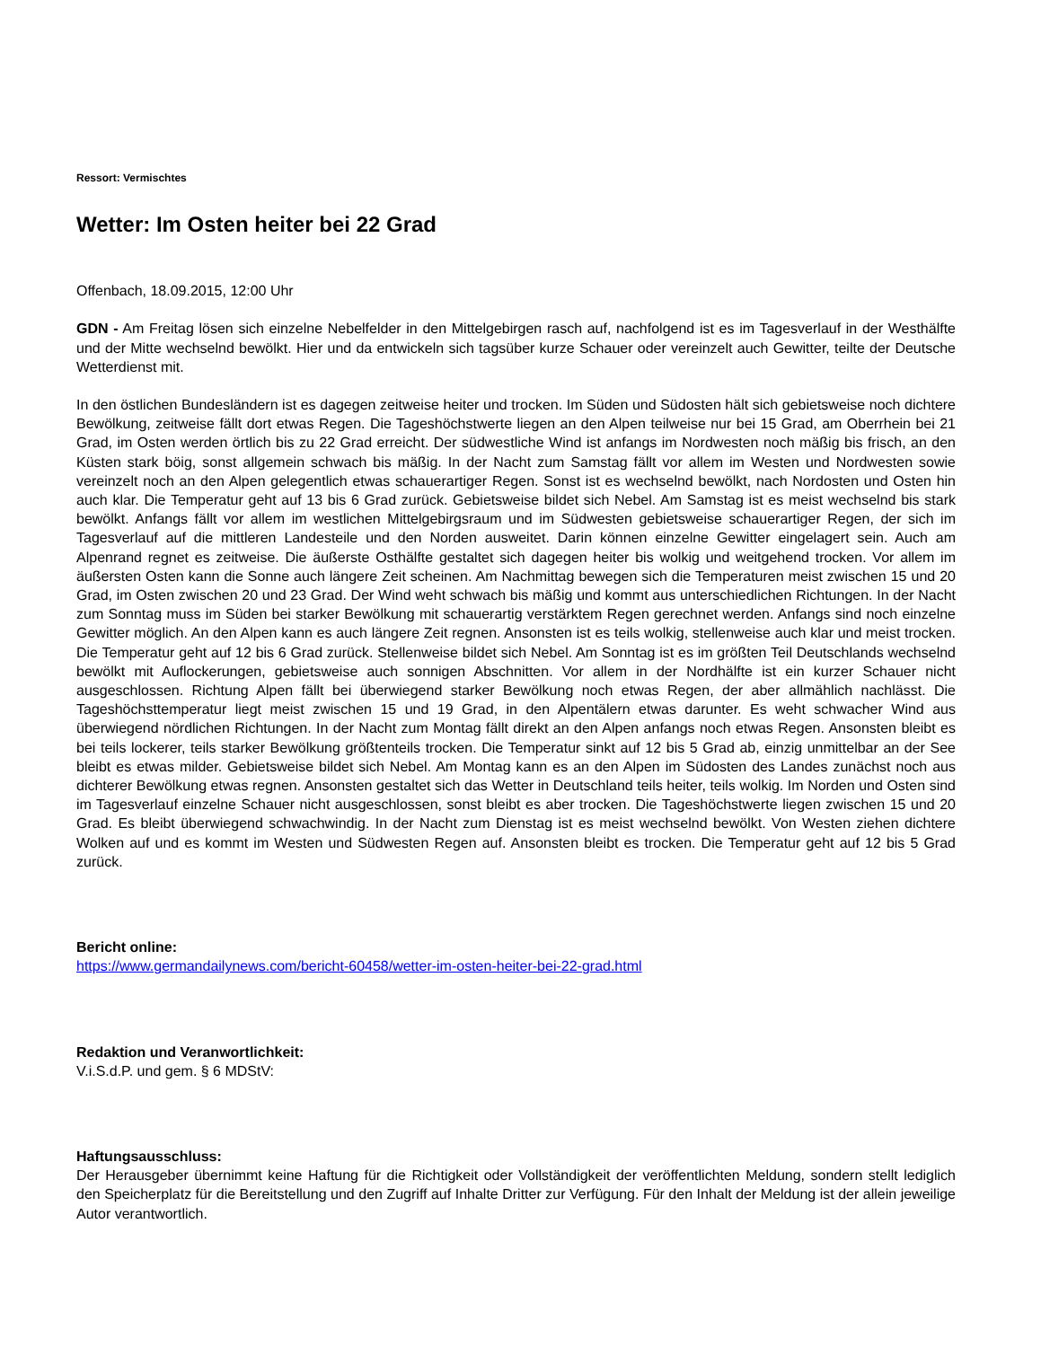Ressort: Vermischtes
Wetter: Im Osten heiter bei 22 Grad
Offenbach, 18.09.2015, 12:00 Uhr
GDN - Am Freitag lösen sich einzelne Nebelfelder in den Mittelgebirgen rasch auf, nachfolgend ist es im Tagesverlauf in der Westhälfte und der Mitte wechselnd bewölkt. Hier und da entwickeln sich tagsüber kurze Schauer oder vereinzelt auch Gewitter, teilte der Deutsche Wetterdienst mit.
In den östlichen Bundesländern ist es dagegen zeitweise heiter und trocken. Im Süden und Südosten hält sich gebietsweise noch dichtere Bewölkung, zeitweise fällt dort etwas Regen. Die Tageshöchstwerte liegen an den Alpen teilweise nur bei 15 Grad, am Oberrhein bei 21 Grad, im Osten werden örtlich bis zu 22 Grad erreicht. Der südwestliche Wind ist anfangs im Nordwesten noch mäßig bis frisch, an den Küsten stark böig, sonst allgemein schwach bis mäßig. In der Nacht zum Samstag fällt vor allem im Westen und Nordwesten sowie vereinzelt noch an den Alpen gelegentlich etwas schauerartiger Regen. Sonst ist es wechselnd bewölkt, nach Nordosten und Osten hin auch klar. Die Temperatur geht auf 13 bis 6 Grad zurück. Gebietsweise bildet sich Nebel. Am Samstag ist es meist wechselnd bis stark bewölkt. Anfangs fällt vor allem im westlichen Mittelgebirgsraum und im Südwesten gebietsweise schauerartiger Regen, der sich im Tagesverlauf auf die mittleren Landesteile und den Norden ausweitet. Darin können einzelne Gewitter eingelagert sein. Auch am Alpenrand regnet es zeitweise. Die äußerste Osthälfte gestaltet sich dagegen heiter bis wolkig und weitgehend trocken. Vor allem im äußersten Osten kann die Sonne auch längere Zeit scheinen. Am Nachmittag bewegen sich die Temperaturen meist zwischen 15 und 20 Grad, im Osten zwischen 20 und 23 Grad. Der Wind weht schwach bis mäßig und kommt aus unterschiedlichen Richtungen. In der Nacht zum Sonntag muss im Süden bei starker Bewölkung mit schauerartig verstärktem Regen gerechnet werden. Anfangs sind noch einzelne Gewitter möglich. An den Alpen kann es auch längere Zeit regnen. Ansonsten ist es teils wolkig, stellenweise auch klar und meist trocken. Die Temperatur geht auf 12 bis 6 Grad zurück. Stellenweise bildet sich Nebel. Am Sonntag ist es im größten Teil Deutschlands wechselnd bewölkt mit Auflockerungen, gebietsweise auch sonnigen Abschnitten. Vor allem in der Nordhälfte ist ein kurzer Schauer nicht ausgeschlossen. Richtung Alpen fällt bei überwiegend starker Bewölkung noch etwas Regen, der aber allmählich nachlässt. Die Tageshöchsttemperatur liegt meist zwischen 15 und 19 Grad, in den Alpentälern etwas darunter. Es weht schwacher Wind aus überwiegend nördlichen Richtungen. In der Nacht zum Montag fällt direkt an den Alpen anfangs noch etwas Regen. Ansonsten bleibt es bei teils lockerer, teils starker Bewölkung größtenteils trocken. Die Temperatur sinkt auf 12 bis 5 Grad ab, einzig unmittelbar an der See bleibt es etwas milder. Gebietsweise bildet sich Nebel. Am Montag kann es an den Alpen im Südosten des Landes zunächst noch aus dichterer Bewölkung etwas regnen. Ansonsten gestaltet sich das Wetter in Deutschland teils heiter, teils wolkig. Im Norden und Osten sind im Tagesverlauf einzelne Schauer nicht ausgeschlossen, sonst bleibt es aber trocken. Die Tageshöchstwerte liegen zwischen 15 und 20 Grad. Es bleibt überwiegend schwachwindig. In der Nacht zum Dienstag ist es meist wechselnd bewölkt. Von Westen ziehen dichtere Wolken auf und es kommt im Westen und Südwesten Regen auf. Ansonsten bleibt es trocken. Die Temperatur geht auf 12 bis 5 Grad zurück.
Bericht online:
https://www.germandailynews.com/bericht-60458/wetter-im-osten-heiter-bei-22-grad.html
Redaktion und Veranwortlichkeit:
V.i.S.d.P. und gem. § 6 MDStV:
Haftungsausschluss:
Der Herausgeber übernimmt keine Haftung für die Richtigkeit oder Vollständigkeit der veröffentlichten Meldung, sondern stellt lediglich den Speicherplatz für die Bereitstellung und den Zugriff auf Inhalte Dritter zur Verfügung. Für den Inhalt der Meldung ist der allein jeweilige Autor verantwortlich.